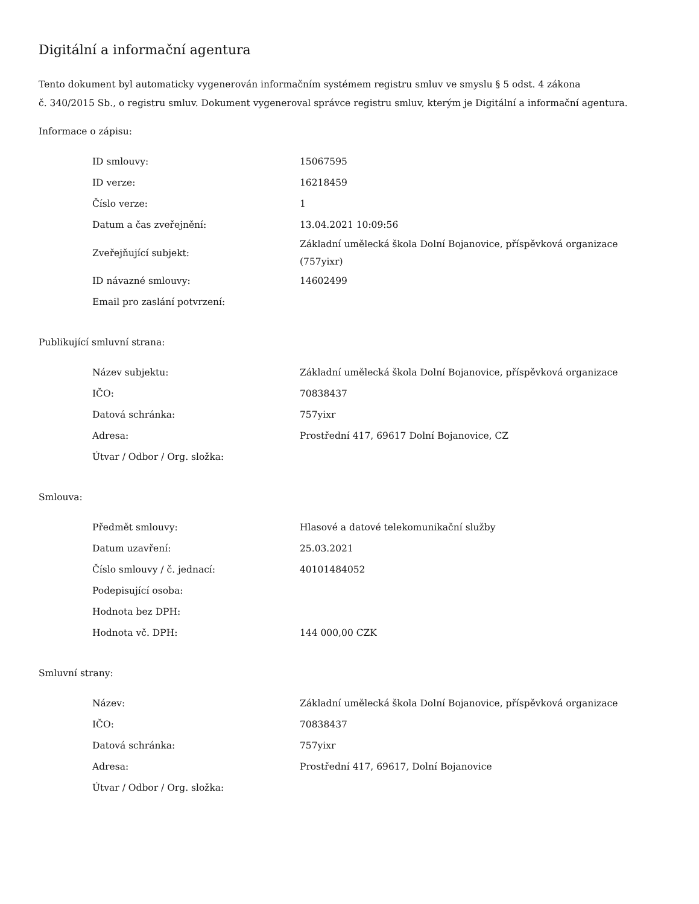Digitální a informační agentura
Tento dokument byl automaticky vygenerován informačním systémem registru smluv ve smyslu § 5 odst. 4 zákona
č. 340/2015 Sb., o registru smluv. Dokument vygeneroval správce registru smluv, kterým je Digitální a informační agentura.
Informace o zápisu:
| ID smlouvy: | 15067595 |
| ID verze: | 16218459 |
| Číslo verze: | 1 |
| Datum a čas zveřejnění: | 13.04.2021 10:09:56 |
| Zveřejňující subjekt: | Základní umělecká škola Dolní Bojanovice, příspěvková organizace (757yixr) |
| ID návazné smlouvy: | 14602499 |
| Email pro zaslání potvrzení: | |
Publikující smluvní strana:
| Název subjektu: | Základní umělecká škola Dolní Bojanovice, příspěvková organizace |
| IČO: | 70838437 |
| Datová schránka: | 757yixr |
| Adresa: | Prostřední 417, 69617 Dolní Bojanovice, CZ |
| Útvar / Odbor / Org. složka: | |
Smlouva:
| Předmět smlouvy: | Hlasové a datové telekomunikační služby |
| Datum uzavření: | 25.03.2021 |
| Číslo smlouvy / č. jednací: | 40101484052 |
| Podepisující osoba: | |
| Hodnota bez DPH: | |
| Hodnota vč. DPH: | 144 000,00 CZK |
Smluvní strany:
| Název: | Základní umělecká škola Dolní Bojanovice, příspěvková organizace |
| IČO: | 70838437 |
| Datová schránka: | 757yixr |
| Adresa: | Prostřední 417, 69617, Dolní Bojanovice |
| Útvar / Odbor / Org. složka: | |